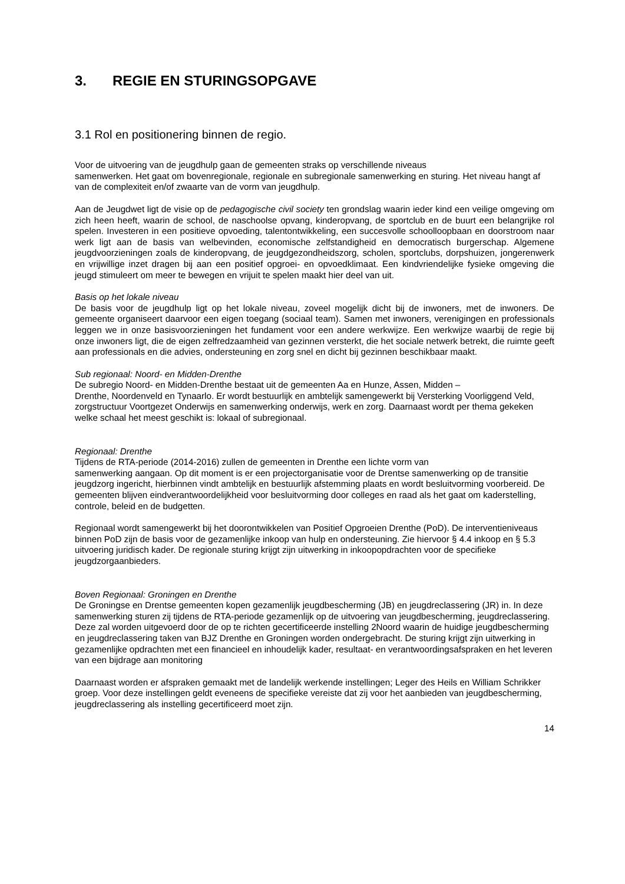3. REGIE EN STURINGSOPGAVE
3.1 Rol en positionering binnen de regio.
Voor de uitvoering van de jeugdhulp gaan de gemeenten straks op verschillende niveaus
samenwerken. Het gaat om bovenregionale, regionale en subregionale samenwerking en sturing. Het niveau hangt af van de complexiteit en/of zwaarte van de vorm van jeugdhulp.
Aan de Jeugdwet ligt de visie op de pedagogische civil society ten grondslag waarin ieder kind een veilige omgeving om zich heen heeft, waarin de school, de naschoolse opvang, kinderopvang, de sportclub en de buurt een belangrijke rol spelen. Investeren in een positieve opvoeding, talentontwikkeling, een succesvolle schoolloopbaan en doorstroom naar werk ligt aan de basis van welbevinden, economische zelfstandigheid en democratisch burgerschap. Algemene jeugdvoorzieningen zoals de kinderopvang, de jeugdgezondheidszorg, scholen, sportclubs, dorpshuizen, jongerenwerk en vrijwillige inzet dragen bij aan een positief opgroei- en opvoedklimaat. Een kindvriendelijke fysieke omgeving die jeugd stimuleert om meer te bewegen en vrijuit te spelen maakt hier deel van uit.
Basis op het lokale niveau
De basis voor de jeugdhulp ligt op het lokale niveau, zoveel mogelijk dicht bij de inwoners, met de inwoners. De gemeente organiseert daarvoor een eigen toegang (sociaal team). Samen met inwoners, verenigingen en professionals leggen we in onze basisvoorzieningen het fundament voor een andere werkwijze. Een werkwijze waarbij de regie bij onze inwoners ligt, die de eigen zelfredzaamheid van gezinnen versterkt, die het sociale netwerk betrekt, die ruimte geeft aan professionals en die advies, ondersteuning en zorg snel en dicht bij gezinnen beschikbaar maakt.
Sub regionaal: Noord- en Midden-Drenthe
De subregio Noord- en Midden-Drenthe bestaat uit de gemeenten Aa en Hunze, Assen, Midden –
Drenthe, Noordenveld en Tynaarlo. Er wordt bestuurlijk en ambtelijk samengewerkt bij Versterking Voorliggend Veld, zorgstructuur Voortgezet Onderwijs en samenwerking onderwijs, werk en zorg. Daarnaast wordt per thema gekeken welke schaal het meest geschikt is: lokaal of subregionaal.
Regionaal: Drenthe
Tijdens de RTA-periode (2014-2016) zullen de gemeenten in Drenthe een lichte vorm van
samenwerking aangaan. Op dit moment is er een projectorganisatie voor de Drentse samenwerking op de transitie jeugdzorg ingericht, hierbinnen vindt ambtelijk en bestuurlijk afstemming plaats en wordt besluitvorming voorbereid. De gemeenten blijven eindverantwoordelijkheid voor besluitvorming door colleges en raad als het gaat om kaderstelling, controle, beleid en de budgetten.
Regionaal wordt samengewerkt bij het doorontwikkelen van Positief Opgroeien Drenthe (PoD). De interventieniveaus binnen PoD zijn de basis voor de gezamenlijke inkoop van hulp en ondersteuning. Zie hiervoor § 4.4 inkoop en § 5.3 uitvoering juridisch kader. De regionale sturing krijgt zijn uitwerking in inkoopopdrachten voor de specifieke jeugdzorgaanbieders.
Boven Regionaal: Groningen en Drenthe
De Groningse en Drentse gemeenten kopen gezamenlijk jeugdbescherming (JB) en jeugdreclassering (JR) in. In deze samenwerking sturen zij tijdens de RTA-periode gezamenlijk op de uitvoering van jeugdbescherming, jeugdreclassering. Deze zal worden uitgevoerd door de op te richten gecertificeerde instelling 2Noord waarin de huidige jeugdbescherming en jeugdreclassering taken van BJZ Drenthe en Groningen worden ondergebracht. De sturing krijgt zijn uitwerking in gezamenlijke opdrachten met een financieel en inhoudelijk kader, resultaat- en verantwoordingsafspraken en het leveren van een bijdrage aan monitoring
Daarnaast worden er afspraken gemaakt met de landelijk werkende instellingen; Leger des Heils en William Schrikker groep. Voor deze instellingen geldt eveneens de specifieke vereiste dat zij voor het aanbieden van jeugdbescherming, jeugdreclassering als instelling gecertificeerd moet zijn.
14